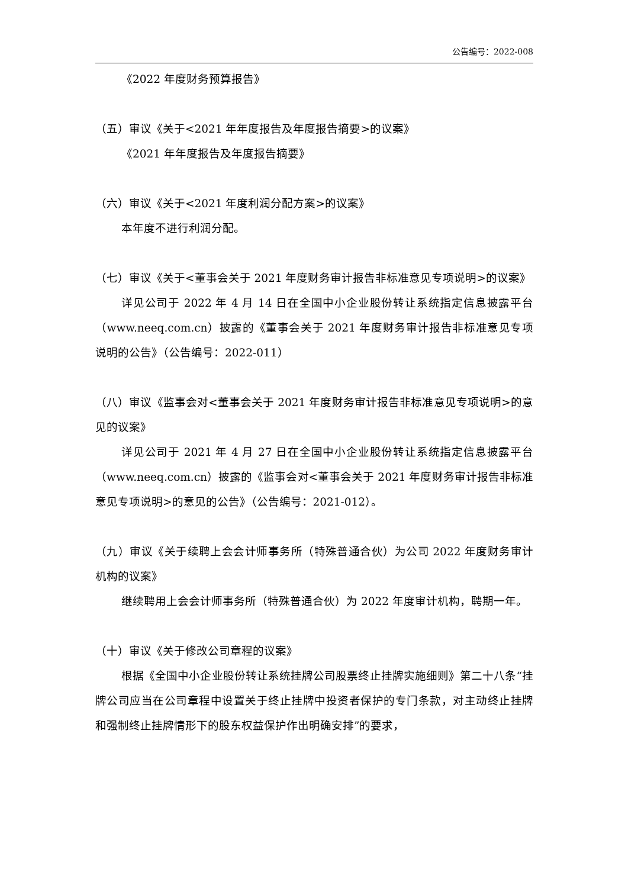公告编号：2022-008
《2022 年度财务预算报告》
（五）审议《关于<2021 年年度报告及年度报告摘要>的议案》
《2021 年年度报告及年度报告摘要》
（六）审议《关于<2021 年度利润分配方案>的议案》
本年度不进行利润分配。
（七）审议《关于<董事会关于 2021 年度财务审计报告非标准意见专项说明>的议案》
详见公司于 2022 年 4 月 14 日在全国中小企业股份转让系统指定信息披露平台（www.neeq.com.cn）披露的《董事会关于 2021 年度财务审计报告非标准意见专项说明的公告》（公告编号：2022-011）
（八）审议《监事会对<董事会关于 2021 年度财务审计报告非标准意见专项说明>的意见的议案》
详见公司于 2021 年 4 月 27 日在全国中小企业股份转让系统指定信息披露平台（www.neeq.com.cn）披露的《监事会对<董事会关于 2021 年度财务审计报告非标准意见专项说明>的意见的公告》（公告编号：2021-012）。
（九）审议《关于续聘上会会计师事务所（特殊普通合伙）为公司 2022 年度财务审计机构的议案》
继续聘用上会会计师事务所（特殊普通合伙）为 2022 年度审计机构，聘期一年。
（十）审议《关于修改公司章程的议案》
根据《全国中小企业股份转让系统挂牌公司股票终止挂牌实施细则》第二十八条“挂牌公司应当在公司章程中设置关于终止挂牌中投资者保护的专门条款，对主动终止挂牌和强制终止挂牌情形下的股东权益保护作出明确安排”的要求，